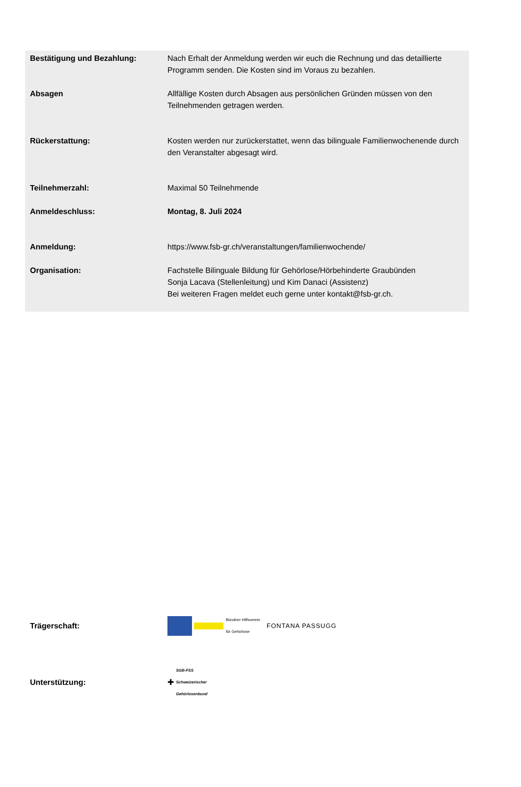| Bestätigung und Bezahlung: | Nach Erhalt der Anmeldung werden wir euch die Rechnung und das detaillierte Programm senden. Die Kosten sind im Voraus zu bezahlen. |
| Absagen | Allfällige Kosten durch Absagen aus persönlichen Gründen müssen von den Teilnehmenden getragen werden. |
| Rückerstattung: | Kosten werden nur zurückerstattet, wenn das bilinguale Familienwochenende durch den Veranstalter abgesagt wird. |
| Teilnehmerzahl: | Maximal 50 Teilnehmende |
| Anmeldeschluss: | Montag, 8. Juli 2024 |
| Anmeldung: | https://www.fsb-gr.ch/veranstaltungen/familienwochende/ |
| Organisation: | Fachstelle Bilinguale Bildung für Gehörlose/Hörbehinderte Graubünden Sonja Lacava (Stellenleitung) und Kim Danaci (Assistenz) Bei weiteren Fragen meldet euch gerne unter kontakt@fsb-gr.ch. |
| Trägerschaft: | Bündner Hilfsverein für Gehörlose FONTANA PASSUGG |
| Unterstützung: | ✚ SGB-FSS Schweizerischer Gehörlosenbund |